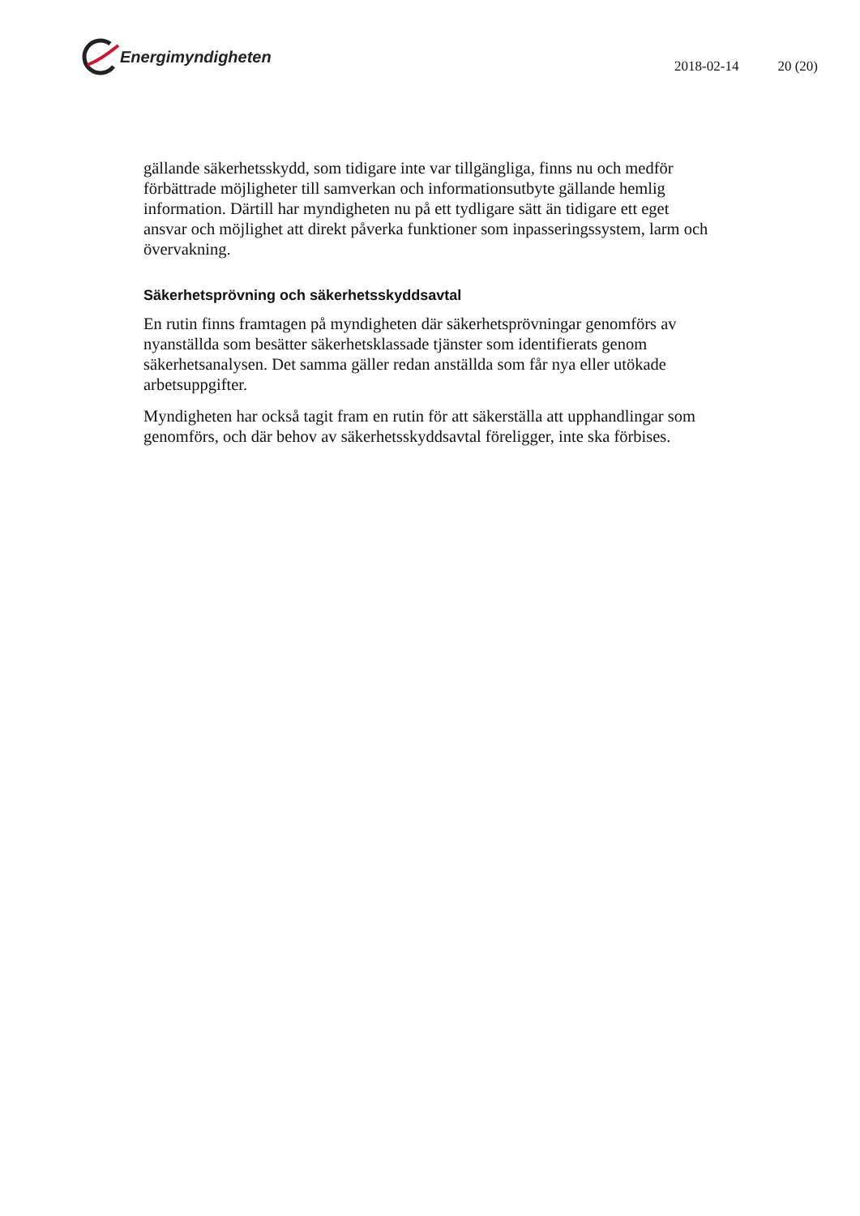Energimyndigheten
2018-02-14 20 (20)
gällande säkerhetsskydd, som tidigare inte var tillgängliga, finns nu och medför förbättrade möjligheter till samverkan och informationsutbyte gällande hemlig information. Därtill har myndigheten nu på ett tydligare sätt än tidigare ett eget ansvar och möjlighet att direkt påverka funktioner som inpasseringssystem, larm och övervakning.
Säkerhetsprövning och säkerhetsskyddsavtal
En rutin finns framtagen på myndigheten där säkerhetsprövningar genomförs av nyanställda som besätter säkerhetsklassade tjänster som identifierats genom säkerhetsanalysen. Det samma gäller redan anställda som får nya eller utökade arbetsuppgifter.
Myndigheten har också tagit fram en rutin för att säkerställa att upphandlingar som genomförs, och där behov av säkerhetsskyddsavtal föreligger, inte ska förbises.